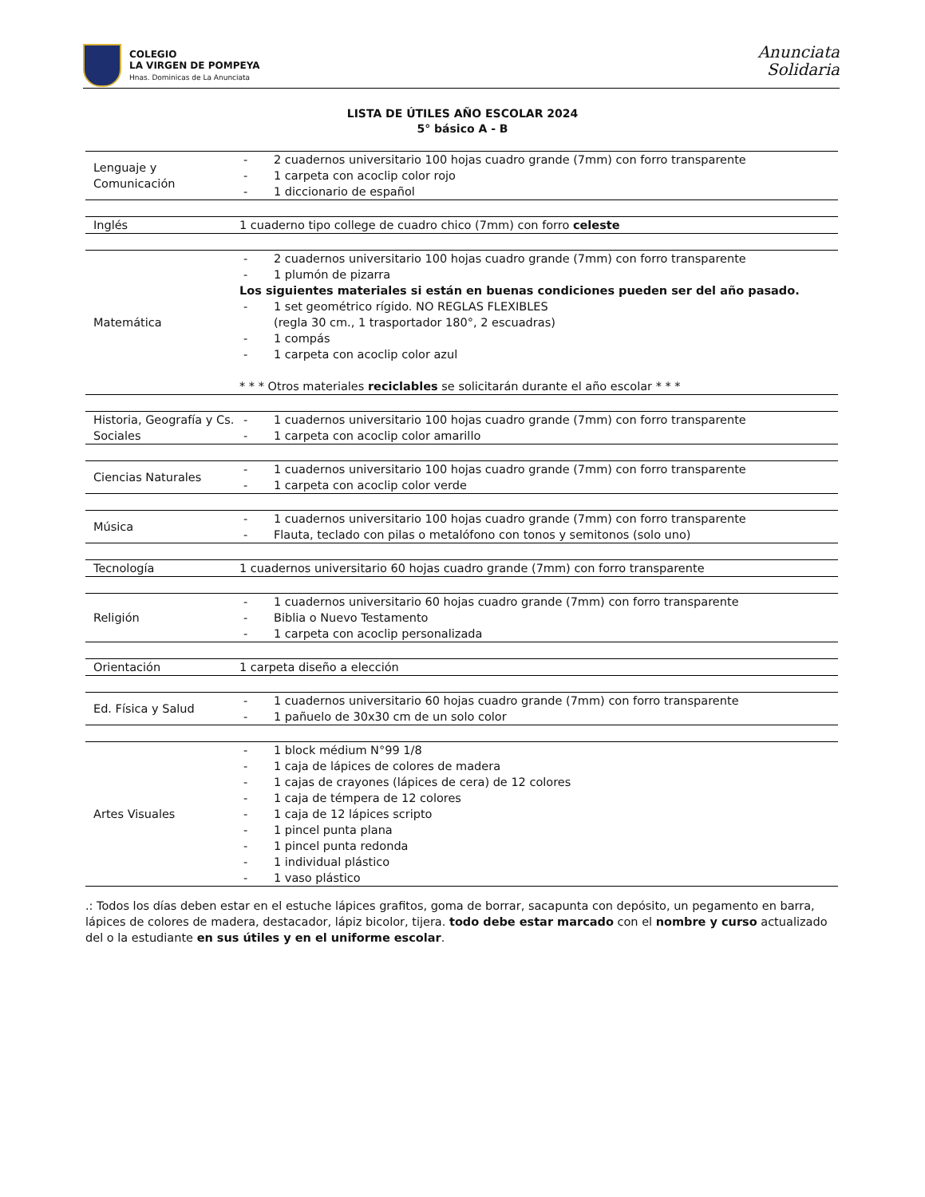COLEGIO
LA VIRGEN DE POMPEYA
Hnas. Dominicas de La Anunciata
Anunciata
Solidaria
LISTA DE ÚTILES AÑO ESCOLAR 2024
5° básico A - B
| Lenguaje y Comunicación | - 2 cuadernos universitario 100 hojas cuadro grande (7mm) con forro transparente - 1 carpeta con acoclip color rojo - 1 diccionario de español |
| Inglés | 1 cuaderno tipo college de cuadro chico (7mm) con forro celeste |
| Matemática | - 2 cuadernos universitario 100 hojas cuadro grande (7mm) con forro transparente - 1 plumón de pizarra Los siguientes materiales si están en buenas condiciones pueden ser del año pasado. - 1 set geométrico rígido. NO REGLAS FLEXIBLES (regla 30 cm., 1 trasportador 180°, 2 escuadras) - 1 compás - 1 carpeta con acoclip color azul * * * Otros materiales reciclables se solicitarán durante el año escolar * * * |
| Historia, Geografía y Cs. Sociales | - 1 cuadernos universitario 100 hojas cuadro grande (7mm) con forro transparente - 1 carpeta con acoclip color amarillo |
| Ciencias Naturales | - 1 cuadernos universitario 100 hojas cuadro grande (7mm) con forro transparente - 1 carpeta con acoclip color verde |
| Música | - 1 cuadernos universitario 100 hojas cuadro grande (7mm) con forro transparente - Flauta, teclado con pilas o metalófono con tonos y semitonos (solo uno) |
| Tecnología | 1 cuadernos universitario 60 hojas cuadro grande (7mm) con forro transparente |
| Religión | - 1 cuadernos universitario 60 hojas cuadro grande (7mm) con forro transparente - Biblia o Nuevo Testamento - 1 carpeta con acoclip personalizada |
| Orientación | 1 carpeta diseño a elección |
| Ed. Física y Salud | - 1 cuadernos universitario 60 hojas cuadro grande (7mm) con forro transparente - 1 pañuelo de 30x30 cm de un solo color |
| Artes Visuales | - 1 block médium N°99 1/8 - 1 caja de lápices de colores de madera - 1 cajas de crayones (lápices de cera) de 12 colores - 1 caja de témpera de 12 colores - 1 caja de 12 lápices scripto - 1 pincel punta plana - 1 pincel punta redonda - 1 individual plástico - 1 vaso plástico |
.: Todos los días deben estar en el estuche lápices grafitos, goma de borrar, sacapunta con depósito, un pegamento en barra, lápices de colores de madera, destacador, lápiz bicolor, tijera. todo debe estar marcado con el nombre y curso actualizado del o la estudiante en sus útiles y en el uniforme escolar.